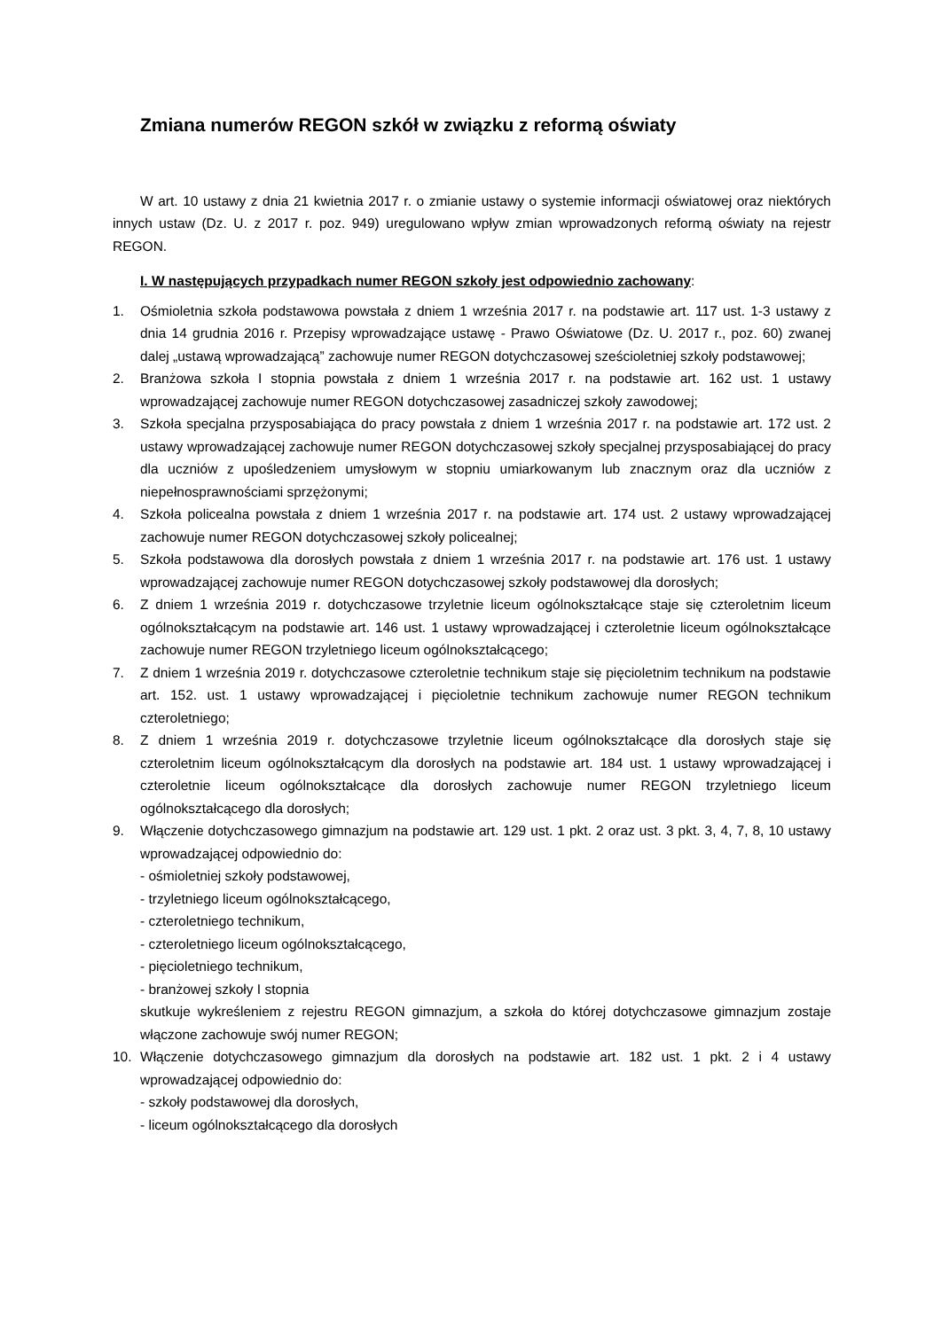Zmiana numerów REGON szkół w związku z reformą oświaty
W art. 10 ustawy z dnia 21 kwietnia 2017 r. o zmianie ustawy o systemie informacji oświatowej oraz niektórych innych ustaw (Dz. U. z 2017 r. poz. 949) uregulowano wpływ zmian wprowadzonych reformą oświaty na rejestr REGON.
I. W następujących przypadkach numer REGON szkoły jest odpowiednio zachowany:
1. Ośmioletnia szkoła podstawowa powstała z dniem 1 września 2017 r. na podstawie art. 117 ust. 1-3 ustawy z dnia 14 grudnia 2016 r. Przepisy wprowadzające ustawę - Prawo Oświatowe (Dz. U. 2017 r., poz. 60) zwanej dalej „ustawą wprowadzającą” zachowuje numer REGON dotychczasowej sześcioletniej szkoły podstawowej;
2. Branżowa szkoła I stopnia powstała z dniem 1 września 2017 r. na podstawie art. 162 ust. 1 ustawy wprowadzającej zachowuje numer REGON dotychczasowej zasadniczej szkoły zawodowej;
3. Szkoła specjalna przysposabiająca do pracy powstała z dniem 1 września 2017 r. na podstawie art. 172 ust. 2 ustawy wprowadzającej zachowuje numer REGON dotychczasowej szkoły specjalnej przysposabiającej do pracy dla uczniów z upośledzeniem umysłowym w stopniu umiarkowanym lub znacznym oraz dla uczniów z niepełnosprawnościami sprzężonymi;
4. Szkoła policealna powstała z dniem 1 września 2017 r. na podstawie art. 174 ust. 2 ustawy wprowadzającej zachowuje numer REGON dotychczasowej szkoły policealnej;
5. Szkoła podstawowa dla dorosłych powstała z dniem 1 września 2017 r. na podstawie art. 176 ust. 1 ustawy wprowadzającej zachowuje numer REGON dotychczasowej szkoły podstawowej dla dorosłych;
6. Z dniem 1 września 2019 r. dotychczasowe trzyletnie liceum ogólnokształcące staje się czteroletnim liceum ogólnokształcącym na podstawie art. 146 ust. 1 ustawy wprowadzającej i czteroletnie liceum ogólnokształcące zachowuje numer REGON trzyletniego liceum ogólnokształcącego;
7. Z dniem 1 września 2019 r. dotychczasowe czteroletnie technikum staje się pięcioletnim technikum na podstawie art. 152. ust. 1 ustawy wprowadzającej i pięcioletnie technikum zachowuje numer REGON technikum czteroletniego;
8. Z dniem 1 września 2019 r. dotychczasowe trzyletnie liceum ogólnokształcące dla dorosłych staje się czteroletnim liceum ogólnokształcącym dla dorosłych na podstawie art. 184 ust. 1 ustawy wprowadzającej i czteroletnie liceum ogólnokształcące dla dorosłych zachowuje numer REGON trzyletniego liceum ogólnokształcącego dla dorosłych;
9. Włączenie dotychczasowego gimnazjum na podstawie art. 129 ust. 1 pkt. 2 oraz ust. 3 pkt. 3, 4, 7, 8, 10 ustawy wprowadzającej odpowiednio do:
- ośmioletniej szkoły podstawowej,
- trzyletniego liceum ogólnokształcącego,
- czteroletniego technikum,
- czteroletniego liceum ogólnokształcącego,
- pięcioletniego technikum,
- branżowej szkoły I stopnia
skutkuje wykreśleniem z rejestru REGON gimnazjum, a szkoła do której dotychczasowe gimnazjum zostaje włączone zachowuje swój numer REGON;
10. Włączenie dotychczasowego gimnazjum dla dorosłych na podstawie art. 182 ust. 1 pkt. 2 i 4 ustawy wprowadzającej odpowiednio do:
- szkoły podstawowej dla dorosłych,
- liceum ogólnokształcącego dla dorosłych